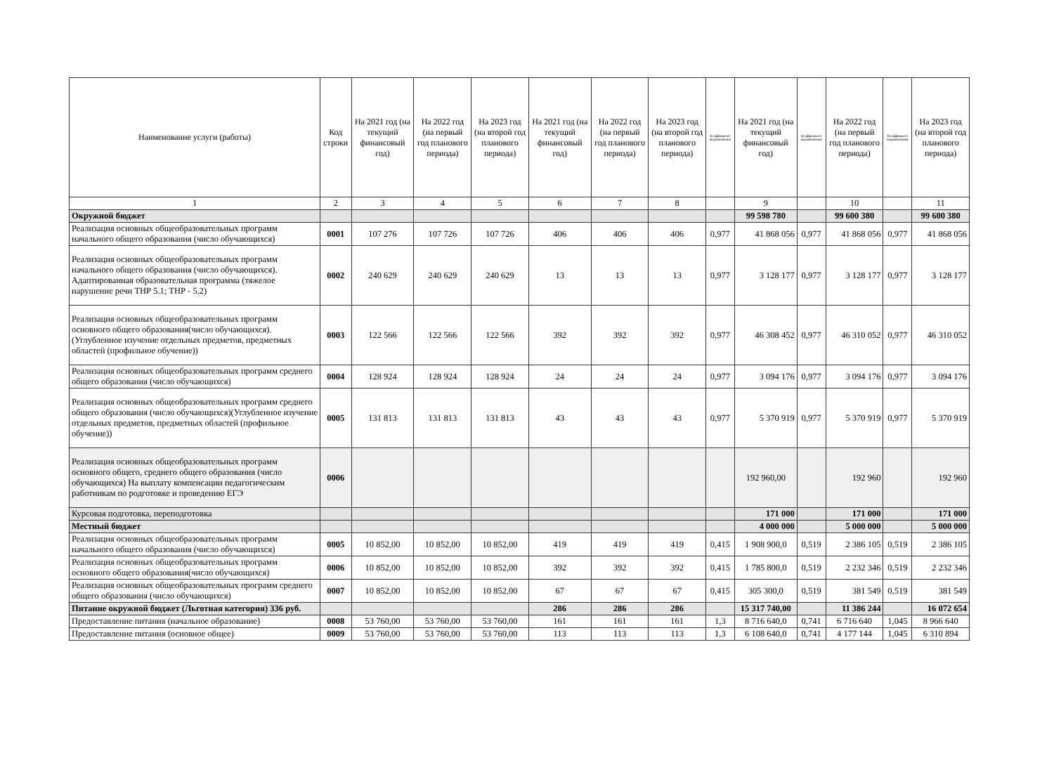| Наименование услуги (работы) | Код строки | На 2021 год (на текущий финансовый год) | На 2022 год (на первый год планового периода) | На 2023 год (на второй год планового периода) | На 2021 год (на текущий финансовый год) | На 2022 год (на первый год планового периода) | На 2023 год (на второй год планового периода) | Коэффициент выравнивания | На 2021 год (на текущий финансовый год) | Коэффициент выравнивания | На 2022 год (на первый год планового периода) | Коэффициент выравнивания | На 2023 год (на второй год планового периода) |
| --- | --- | --- | --- | --- | --- | --- | --- | --- | --- | --- | --- | --- | --- |
| 1 | 2 | 3 | 4 | 5 | 6 | 7 | 8 | | 9 | | 10 | | 11 |
| Окружной бюджет | | | | | | | | | 99 598 780 | | 99 600 380 | | 99 600 380 |
| Реализация основных общеобразовательных программ начального общего образования (число обучающихся) | 0001 | 107 276 | 107 726 | 107 726 | 406 | 406 | 406 | 0,977 | 41 868 056 | 0,977 | 41 868 056 | 0,977 | 41 868 056 |
| Реализация основных общеобразовательных программ начального общего образования (число обучающихся). Адаптированная образовательная программа (тяжелое нарушение речи ТНР 5.1; ТНР - 5.2) | 0002 | 240 629 | 240 629 | 240 629 | 13 | 13 | 13 | 0,977 | 3 128 177 | 0,977 | 3 128 177 | 0,977 | 3 128 177 |
| Реализация основных общеобразовательных программ основного общего образования(число обучающихся).(Углубленное изучение отдельных предметов, предметных областей (профильное обучение)) | 0003 | 122 566 | 122 566 | 122 566 | 392 | 392 | 392 | 0,977 | 46 308 452 | 0,977 | 46 310 052 | 0,977 | 46 310 052 |
| Реализация основных общеобразовательных программ среднего общего образования (число обучающихся) | 0004 | 128 924 | 128 924 | 128 924 | 24 | 24 | 24 | 0,977 | 3 094 176 | 0,977 | 3 094 176 | 0,977 | 3 094 176 |
| Реализация основных общеобразовательных программ среднего общего образования (число обучающихся)(Углубленное изучение отдельных предметов, предметных областей (профильное обучение)) | 0005 | 131 813 | 131 813 | 131 813 | 43 | 43 | 43 | 0,977 | 5 370 919 | 0,977 | 5 370 919 | 0,977 | 5 370 919 |
| Реализация основных общеобразовательных программ основного общего, среднего общего образования (число обучающихся) На выплату компенсации педагогическим работникам по родготовке и проведению ЕГЭ | 0006 | | | | | | | | 192 960,00 | | 192 960 | | 192 960 |
| Курсовая подготовка, переподготовка | | | | | | | | | 171 000 | | 171 000 | | 171 000 |
| Местный бюджет | | | | | | | | | 4 000 000 | | 5 000 000 | | 5 000 000 |
| Реализация основных общеобразовательных программ начального общего образования (число обучающихся) | 0005 | 10 852,00 | 10 852,00 | 10 852,00 | 419 | 419 | 419 | 0,415 | 1 908 900,0 | 0,519 | 2 386 105 | 0,519 | 2 386 105 |
| Реализация основных общеобразовательных программ основного общего образования(число обучающихся) | 0006 | 10 852,00 | 10 852,00 | 10 852,00 | 392 | 392 | 392 | 0,415 | 1 785 800,0 | 0,519 | 2 232 346 | 0,519 | 2 232 346 |
| Реализация основных общеобразовательных программ среднего общего образования (число обучающихся) | 0007 | 10 852,00 | 10 852,00 | 10 852,00 | 67 | 67 | 67 | 0,415 | 305 300,0 | 0,519 | 381 549 | 0,519 | 381 549 |
| Питание окружной бюджет (Льготная категория) 336 руб. | | | | | 286 | 286 | 286 | | 15 317 740,00 | | 11 386 244 | | 16 072 654 |
| Предоставление питания (начальное образование) | 0008 | 53 760,00 | 53 760,00 | 53 760,00 | 161 | 161 | 161 | 1,3 | 8 716 640,0 | 0,741 | 6 716 640 | 1,045 | 8 966 640 |
| Предоставление питания (основное общее) | 0009 | 53 760,00 | 53 760,00 | 53 760,00 | 113 | 113 | 113 | 1,3 | 6 108 640,0 | 0,741 | 4 177 144 | 1,045 | 6 310 894 |